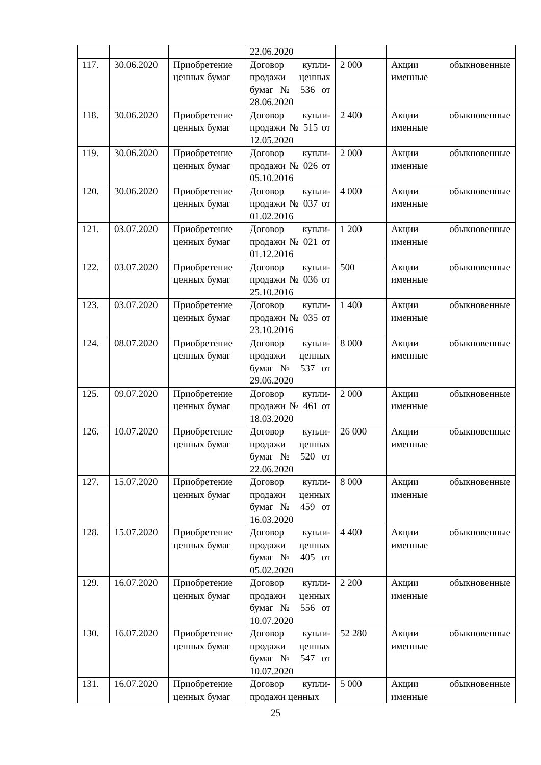| | | | 22.06.2020 | | |
| 117. | 30.06.2020 | Приобретение ценных бумаг | Договор купли-продажи ценных бумаг № 536 от 28.06.2020 | 2 000 | Акции обыкновенные именные |
| 118. | 30.06.2020 | Приобретение ценных бумаг | Договор купли-продажи № 515 от 12.05.2020 | 2 400 | Акции обыкновенные именные |
| 119. | 30.06.2020 | Приобретение ценных бумаг | Договор купли-продажи № 026 от 05.10.2016 | 2 000 | Акции обыкновенные именные |
| 120. | 30.06.2020 | Приобретение ценных бумаг | Договор купли-продажи № 037 от 01.02.2016 | 4 000 | Акции обыкновенные именные |
| 121. | 03.07.2020 | Приобретение ценных бумаг | Договор купли-продажи № 021 от 01.12.2016 | 1 200 | Акции обыкновенные именные |
| 122. | 03.07.2020 | Приобретение ценных бумаг | Договор купли-продажи № 036 от 25.10.2016 | 500 | Акции обыкновенные именные |
| 123. | 03.07.2020 | Приобретение ценных бумаг | Договор купли-продажи № 035 от 23.10.2016 | 1 400 | Акции обыкновенные именные |
| 124. | 08.07.2020 | Приобретение ценных бумаг | Договор купли-продажи ценных бумаг № 537 от 29.06.2020 | 8 000 | Акции обыкновенные именные |
| 125. | 09.07.2020 | Приобретение ценных бумаг | Договор купли-продажи № 461 от 18.03.2020 | 2 000 | Акции обыкновенные именные |
| 126. | 10.07.2020 | Приобретение ценных бумаг | Договор купли-продажи ценных бумаг № 520 от 22.06.2020 | 26 000 | Акции обыкновенные именные |
| 127. | 15.07.2020 | Приобретение ценных бумаг | Договор купли-продажи ценных бумаг № 459 от 16.03.2020 | 8 000 | Акции обыкновенные именные |
| 128. | 15.07.2020 | Приобретение ценных бумаг | Договор купли-продажи ценных бумаг № 405 от 05.02.2020 | 4 400 | Акции обыкновенные именные |
| 129. | 16.07.2020 | Приобретение ценных бумаг | Договор купли-продажи ценных бумаг № 556 от 10.07.2020 | 2 200 | Акции обыкновенные именные |
| 130. | 16.07.2020 | Приобретение ценных бумаг | Договор купли-продажи ценных бумаг № 547 от 10.07.2020 | 52 280 | Акции обыкновенные именные |
| 131. | 16.07.2020 | Приобретение ценных бумаг | Договор купли-продажи ценных | 5 000 | Акции обыкновенные именные |
25